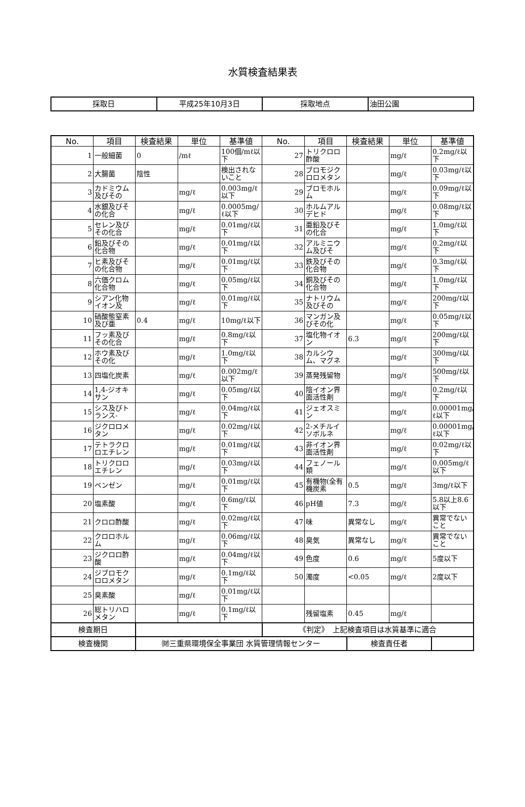水質検査結果表
| 採取日 | 平成25年10月3日 | 採取地点 | 油田公園 |
| No. | 項目 | 検査結果 | 単位 | 基準値 | No. | 項目 | 検査結果 | 単位 | 基準値 |
| --- | --- | --- | --- | --- | --- | --- | --- | --- | --- |
| 1 | 一般細菌 | 0 | /mℓ | 100個/mℓ以下 | 27 | トリクロロ酢酸 | | mg/ℓ | 0.2mg/ℓ以下 |
| 2 | 大腸菌 | 陰性 | | 検出されないこと | 28 | ブロモジクロロメタン | | mg/ℓ | 0.03mg/ℓ以下 |
| 3 | カドミウム及びその | | mg/ℓ | 0.003mg/ℓ以下 | 29 | ブロモホルム | | mg/ℓ | 0.09mg/ℓ以下 |
| 4 | 水銀及びその化合 | | mg/ℓ | 0.0005mg/ℓ以下 | 30 | ホルムアルデヒド | | mg/ℓ | 0.08mg/ℓ以下 |
| 5 | セレン及びその化合 | | mg/ℓ | 0.01mg/ℓ以下 | 31 | 亜鉛及びその化合 | | mg/ℓ | 1.0mg/ℓ以下 |
| 6 | 鉛及びその化合物 | | mg/ℓ | 0.01mg/ℓ以下 | 32 | アルミニウム及びそ | | mg/ℓ | 0.2mg/ℓ以下 |
| 7 | ヒ素及びその化合物 | | mg/ℓ | 0.01mg/ℓ以下 | 33 | 鉄及びその化合物 | | mg/ℓ | 0.3mg/ℓ以下 |
| 8 | 六価クロム化合物 | | mg/ℓ | 0.05mg/ℓ以下 | 34 | 銅及びその化合物 | | mg/ℓ | 1.0mg/ℓ以下 |
| 9 | シアン化物イオン及 | | mg/ℓ | 0.01mg/ℓ以下 | 35 | ナトリウム及びその | | mg/ℓ | 200mg/ℓ以下 |
| 10 | 硝酸態窒素及び亜 | 0.4 | mg/ℓ | 10mg/ℓ以下 | 36 | マンガン及びその化 | | mg/ℓ | 0.05mg/ℓ以下 |
| 11 | フッ素及びその化合 | | mg/ℓ | 0.8mg/ℓ以下 | 37 | 塩化物イオン | 6.3 | mg/ℓ | 200mg/ℓ以下 |
| 12 | ホウ素及びその化 | | mg/ℓ | 1.0mg/ℓ以下 | 38 | カルシウム、マグネ | | mg/ℓ | 300mg/ℓ以下 |
| 13 | 四塩化炭素 | | mg/ℓ | 0.002mg/ℓ以下 | 39 | 蒸発残留物 | | mg/ℓ | 500mg/ℓ以下 |
| 14 | 1,4-ジオキサン | | mg/ℓ | 0.05mg/ℓ以下 | 40 | 陰イオン界面活性剤 | | mg/ℓ | 0.2mg/ℓ以下 |
| 15 | シス及びトランス- | | mg/ℓ | 0.04mg/ℓ以下 | 41 | ジェオスミン | | mg/ℓ | 0.00001mg/ℓ以下 |
| 16 | ジクロロメタン | | mg/ℓ | 0.02mg/ℓ以下 | 42 | 2-メチルイソボルネ | | mg/ℓ | 0.00001mg/ℓ以下 |
| 17 | テトラクロロエチレン | | mg/ℓ | 0.01mg/ℓ以下 | 43 | 非イオン界面活性剤 | | mg/ℓ | 0.02mg/ℓ以下 |
| 18 | トリクロロエチレン | | mg/ℓ | 0.03mg/ℓ以下 | 44 | フェノール類 | | mg/ℓ | 0.005mg/ℓ以下 |
| 19 | ベンゼン | | mg/ℓ | 0.01mg/ℓ以下 | 45 | 有機物(全有機炭素 | 0.5 | mg/ℓ | 3mg/ℓ以下 |
| 20 | 塩素酸 | | mg/ℓ | 0.6mg/ℓ以下 | 46 | pH値 | 7.3 | mg/ℓ | 5.8以上8.6以下 |
| 21 | クロロ酢酸 | | mg/ℓ | 0.02mg/ℓ以下 | 47 | 味 | 異常なし | mg/ℓ | 異常でないこと |
| 22 | クロロホルム | | mg/ℓ | 0.06mg/ℓ以下 | 48 | 臭気 | 異常なし | mg/ℓ | 異常でないこと |
| 23 | ジクロロ酢酸 | | mg/ℓ | 0.04mg/ℓ以下 | 49 | 色度 | 0.6 | mg/ℓ | 5度以下 |
| 24 | ジブロモクロロメタン | | mg/ℓ | 0.1mg/ℓ以下 | 50 | 濁度 | <0.05 | mg/ℓ | 2度以下 |
| 25 | 臭素酸 | | mg/ℓ | 0.01mg/ℓ以下 | | | | | |
| 26 | 総トリハロメタン | | mg/ℓ | 0.1mg/ℓ以下 | | 残留塩素 | 0.45 | mg/ℓ | |
| 検査期日 | | | | | 《判定》 上記検査項目は水質基準に適合 | | | | |
| 検査機関 | | ㈶三重県環境保全事業団 水質管理情報センター | | | | | 検査責任者 | | |